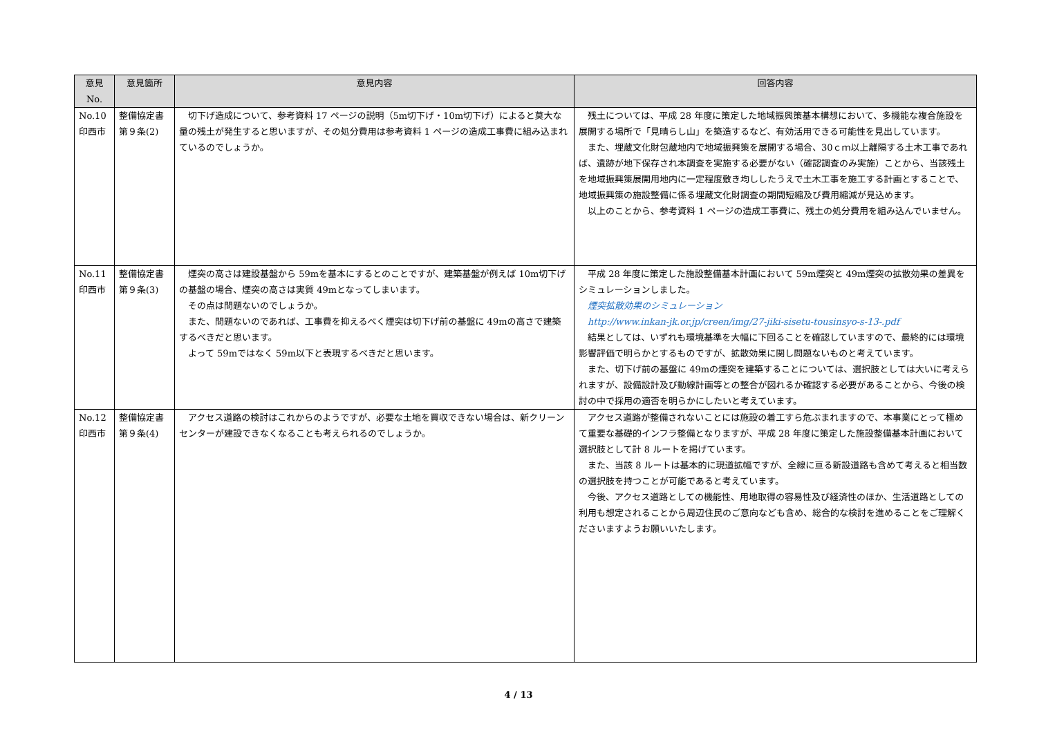| 意見No. | 意見箇所 | 意見内容 | 回答内容 |
| --- | --- | --- | --- |
| No.10 印西市 | 整備協定書 第９条(2) | 切下げ造成について、参考資料 17 ページの説明（5m切下げ・10m切下げ）によると莫大な量の残土が発生すると思いますが、その処分費用は参考資料 1 ページの造成工事費に組み込まれているのでしょうか。 | 残土については、平成 28 年度に策定した地域振興策基本構想において、多機能な複合施設を展開する場所で「見晴らし山」を築造するなど、有効活用できる可能性を見出しています。 また、埋蔵文化財包蔵地内で地域振興策を展開する場合、30ｃｍ以上離隔する土木工事であれば、遺跡が地下保存され本調査を実施する必要がない（確認調査のみ実施）ことから、当該残土を地域振興策展開用地内に一定程度敷き均ししたうえで土木工事を施工する計画とすることで、地域振興策の施設整備に係る埋蔵文化財調査の期間短縮及び費用縮減が見込めます。 以上のことから、参考資料 1 ページの造成工事費に、残土の処分費用を組み込んでいません。 |
| No.11 印西市 | 整備協定書 第９条(3) | 煙突の高さは建設基盤から 59mを基本にするとのことですが、建築基盤が例えば 10m切下げの基盤の場合、煙突の高さは実質 49mとなってしまいます。 その点は問題ないのでしょうか。 また、問題ないのであれば、工事費を抑えるべく煙突は切下げ前の基盤に 49mの高さで建築するべきだと思います。 よって 59mではなく 59m以下と表現するべきだと思います。 | 平成 28 年度に策定した施設整備基本計画において 59m煙突と 49m煙突の拡散効果の差異をシミュレーションしました。 煙突拡散効果のシミュレーション http://www.inkan-jk.or.jp/creen/img/27-jiki-sisetu-tousinsyo-s-13-.pdf 結果としては、いずれも環境基準を大幅に下回ることを確認していますので、最終的には環境影響評価で明らかとするものですが、拡散効果に関し問題ないものと考えています。 また、切下げ前の基盤に 49mの煙突を建築することについては、選択肢としては大いに考えられますが、設備設計及び動線計画等との整合が図れるか確認する必要があることから、今後の検討の中で採用の適否を明らかにしたいと考えています。 |
| No.12 印西市 | 整備協定書 第９条(4) | アクセス道路の検討はこれからのようですが、必要な土地を買収できない場合は、新クリーンセンターが建設できなくなることも考えられるのでしょうか。 | アクセス道路が整備されないことには施設の着工すら危ぶまれますので、本事業にとって極めて重要な基礎的インフラ整備となりますが、平成 28 年度に策定した施設整備基本計画において選択肢として計 8 ルートを掲げています。 また、当該 8 ルートは基本的に現道拡幅ですが、全線に亘る新設道路も含めて考えると相当数の選択肢を持つことが可能であると考えています。 今後、アクセス道路としての機能性、用地取得の容易性及び経済性のほか、生活道路としての利用も想定されることから周辺住民のご意向なども含め、総合的な検討を進めることをご理解くださいますようお願いいたします。 |
4 / 13